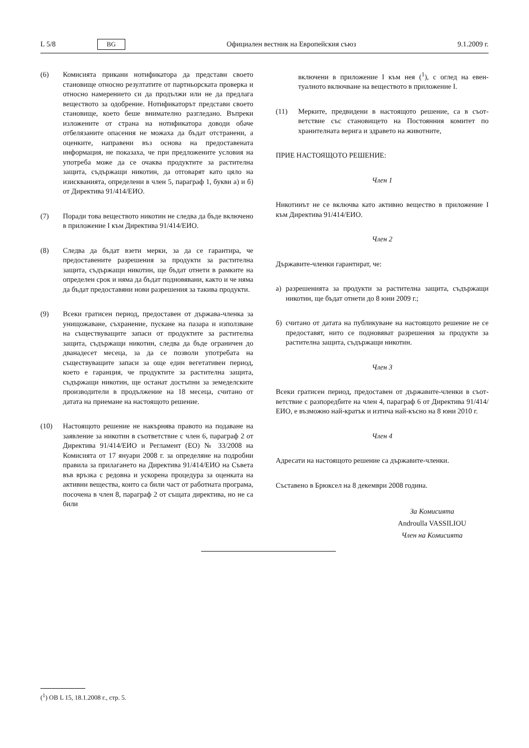L 5/8 BG Официален вестник на Европейския съюз 9.1.2009 г.
(6) Комисията прикани нотификатора да представи своето становище относно резултатите от партньорската проверка и относно намерението си да продължи или не да предлага веществото за одобрение. Нотификаторът представи своето становище, което беше внимателно разгледано. Въпреки изложените от страна на нотифи­катора доводи обаче отбелязаните опасения не можаха да бъдат отстранени, а оценките, направени въз основа на предоставената информация, не показаха, че при пред­ложените условия на употреба може да се очаква продуктите за растителна защита, съдържащи никотин, да отговарят като цяло на изискванията, определени в член 5, параграф 1, букви а) и б) от Директива 91/414/ЕИО.
(7) Поради това веществото никотин не следва да бъде включено в приложение I към Директива 91/414/ЕИО.
(8) Следва да бъдат взети мерки, за да се гарантира, че предоставените разрешения за продукти за растителна защита, съдържащи никотин, ще бъдат отнети в рамките на определен срок и няма да бъдат подновявани, както и че няма да бъдат предоставяни нови разрешения за такива продукти.
(9) Всеки гратисен период, предоставен от държава-членка за унищожаване, съхранение, пускане на пазара и използване на съществуващите запаси от продуктите за растителна защита, съдържащи никотин, следва да бъде ограничен до дванадесет месеца, за да се позволи употребата на съществуващите запаси за още един вегетативен период, което е гаранция, че продуктите за растителна защита, съдържащи никотин, ще останат достъпни за земеделските производители в продължение на 18 месеца, считано от датата на приемане на настоящото решение.
(10) Настоящото решение не накърнява правото на подаване на заявление за никотин в съответствие с член 6, параграф 2 от Директива 91/414/ЕИО и Регламент (ЕО) № 33/2008 на Комисията от 17 януари 2008 г. за опре­деляне на подробни правила за прилагането на Директива 91/414/ЕИО на Съвета във връзка с редовна и ускорена процедура за оценката на активни вещества, които са били част от работната програма, посочена в член 8, параграф 2 от същата директива, но не са били
включени в приложение I към нея (<sup>1</sup>), с оглед на евен­туалното включване на веществото в приложение I.
(11) Мерките, предвидени в настоящото решение, са в съот­ветствие със становището на Постоянния комитет по хранителната верига и здравето на животните,
ПРИЕ НАСТОЯЩОТО РЕШЕНИЕ:
Член 1
Никотинът не се включва като активно вещество в приложение I към Директива 91/414/ЕИО.
Член 2
Държавите-членки гарантират, че:
а) разрешенията за продукти за растителна защита, съдържащи никотин, ще бъдат отнети до 8 юни 2009 г.;
б) считано от датата на публикуване на настоящото решение не се предоставят, нито се подновяват разрешения за продукти за растителна защита, съдържащи никотин.
Член 3
Всеки гратисен период, предоставен от държавите-членки в съот­ветствие с разпоредбите на член 4, параграф 6 от Директива 91/414/ЕИО, е възможно най-кратък и изтича най-късно на 8 юни 2010 г.
Член 4
Адресати на настоящото решение са държавите-членки.
Съставено в Брюксел на 8 декември 2008 година.
За Комисията
Androulla VASSILIOU
Член на Комисията
(<sup>1</sup>) ОВ L 15, 18.1.2008 г., стр. 5.